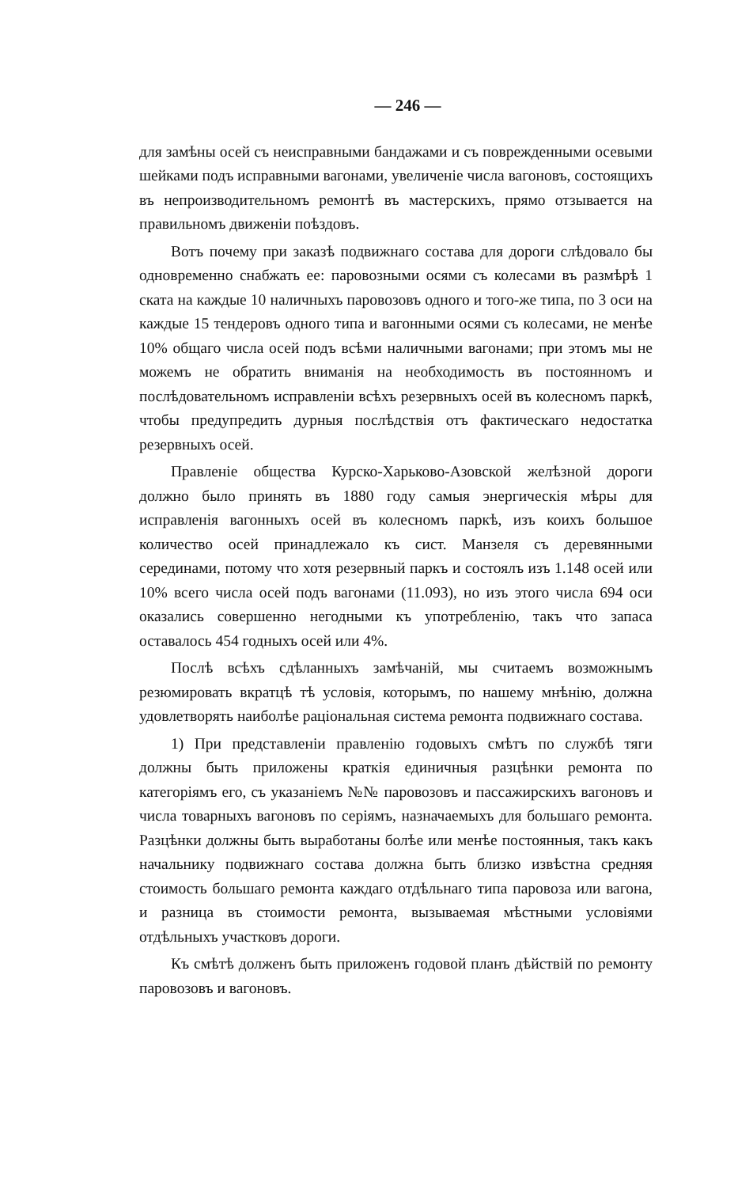— 246 —
для замѣны осей съ неисправными бандажами и съ поврежденными осевыми шейками подъ исправными вагонами, увеличеніе числа вагоновъ, состоящихъ въ непроизводительномъ ремонтѣ въ мастерскихъ, прямо отзывается на правильномъ движеніи поѣздовъ.
Вотъ почему при заказѣ подвижнаго состава для дороги слѣдовало бы одновременно снабжать ее: паровозными осями съ колесами въ размѣрѣ 1 ската на каждые 10 наличныхъ паровозовъ одного и того-же типа, по 3 оси на каждые 15 тендеровъ одного типа и вагонными осями съ колесами, не менѣе 10% общаго числа осей подъ всѣми наличными вагонами; при этомъ мы не можемъ не обратить вниманія на необходимость въ постоянномъ и послѣдовательномъ исправленіи всѣхъ резервныхъ осей въ колесномъ паркѣ, чтобы предупредить дурныя послѣдствія отъ фактическаго недостатка резервныхъ осей.
Правленіе общества Курско-Харьково-Азовской желѣзной дороги должно было принять въ 1880 году самыя энергическія мѣры для исправленія вагонныхъ осей въ колесномъ паркѣ, изъ коихъ большое количество осей принадлежало къ сист. Манзеля съ деревянными серединами, потому что хотя резервный паркъ и состоялъ изъ 1.148 осей или 10% всего числа осей подъ вагонами (11.093), но изъ этого числа 694 оси оказались совершенно негодными къ употребленію, такъ что запаса оставалось 454 годныхъ осей или 4%.
Послѣ всѣхъ сдѣланныхъ замѣчаній, мы считаемъ возможнымъ резюмировать вкратцѣ тѣ условія, которымъ, по нашему мнѣнію, должна удовлетворять наиболѣе раціональная система ремонта подвижнаго состава.
1) При представленіи правленію годовыхъ смѣтъ по службѣ тяги должны быть приложены краткія единичныя разцѣнки ремонта по категоріямъ его, съ указаніемъ №№ паровозовъ и пассажирскихъ вагоновъ и числа товарныхъ вагоновъ по серіямъ, назначаемыхъ для большаго ремонта. Разцѣнки должны быть выработаны болѣе или менѣе постоянныя, такъ какъ начальнику подвижнаго состава должна быть близко извѣстна средняя стоимость большаго ремонта каждаго отдѣльнаго типа паровоза или вагона, и разница въ стоимости ремонта, вызываемая мѣстными условіями отдѣльныхъ участковъ дороги.
Къ смѣтѣ долженъ быть приложенъ годовой планъ дѣйствій по ремонту паровозовъ и вагоновъ.